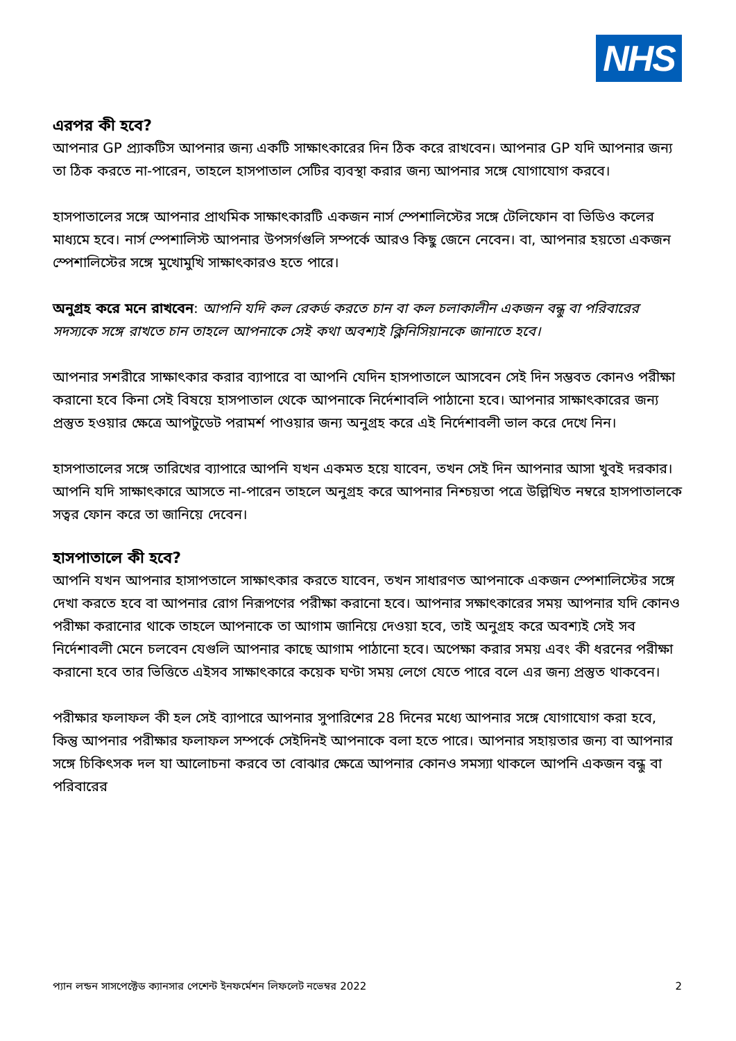NHS
এরপর কী হবে?
আপনার GP প্র্যাকটিস আপনার জন্য একটি সাক্ষাৎকারের দিন ঠিক করে রাখবেন। আপনার GP যদি আপনার জন্য তা ঠিক করতে না-পারেন, তাহলে হাসপাতাল সেটির ব্যবস্থা করার জন্য আপনার সঙ্গে যোগাযোগ করবে।
হাসপাতালের সঙ্গে আপনার প্রাথমিক সাক্ষাৎকারটি একজন নার্স স্পেশালিস্টের সঙ্গে টেলিফোন বা ভিডিও কলের মাধ্যমে হবে। নার্স স্পেশালিস্ট আপনার উপসর্গগুলি সম্পর্কে আরও কিছু জেনে নেবেন। বা, আপনার হয়তো একজন স্পেশালিস্টের সঙ্গে মুখোমুখি সাক্ষাৎকারও হতে পারে।
অনুগ্রহ করে মনে রাখবেন: আপনি যদি কল রেকর্ড করতে চান বা কল চলাকালীন একজন বন্ধু বা পরিবারের সদস্যকে সঙ্গে রাখতে চান তাহলে আপনাকে সেই কথা অবশ্যই ক্লিনিসিয়ানকে জানাতে হবে।
আপনার সশরীরে সাক্ষাৎকার করার ব্যাপারে বা আপনি যেদিন হাসপাতালে আসবেন সেই দিন সম্ভবত কোনও পরীক্ষা করানো হবে কিনা সেই বিষয়ে হাসপাতাল থেকে আপনাকে নির্দেশাবলি পাঠানো হবে। আপনার সাক্ষাৎকারের জন্য প্রস্তুত হওয়ার ক্ষেত্রে আপটুডেট পরামর্শ পাওয়ার জন্য অনুগ্রহ করে এই নির্দেশাবলী ভাল করে দেখে নিন।
হাসপাতালের সঙ্গে তারিখের ব্যাপারে আপনি যখন একমত হয়ে যাবেন, তখন সেই দিন আপনার আসা খুবই দরকার। আপনি যদি সাক্ষাৎকারে আসতে না-পারেন তাহলে অনুগ্রহ করে আপনার নিশ্চয়তা পত্রে উল্লিখিত নম্বরে হাসপাতালকে সত্বর ফোন করে তা জানিয়ে দেবেন।
হাসপাতালে কী হবে?
আপনি যখন আপনার হাসাপতালে সাক্ষাৎকার করতে যাবেন, তখন সাধারণত আপনাকে একজন স্পেশালিস্টের সঙ্গে দেখা করতে হবে বা আপনার রোগ নিরূপণের পরীক্ষা করানো হবে। আপনার সক্ষাৎকারের সময় আপনার যদি কোনও পরীক্ষা করানোর থাকে তাহলে আপনাকে তা আগাম জানিয়ে দেওয়া হবে, তাই অনুগ্রহ করে অবশ্যই সেই সব নির্দেশাবলী মেনে চলবেন যেগুলি আপনার কাছে আগাম পাঠানো হবে। অপেক্ষা করার সময় এবং কী ধরনের পরীক্ষা করানো হবে তার ভিত্তিতে এইসব সাক্ষাৎকারে কয়েক ঘণ্টা সময় লেগে যেতে পারে বলে এর জন্য প্রস্তুত থাকবেন।
পরীক্ষার ফলাফল কী হল সেই ব্যাপারে আপনার সুপারিশের 28 দিনের মধ্যে আপনার সঙ্গে যোগাযোগ করা হবে, কিন্তু আপনার পরীক্ষার ফলাফল সম্পর্কে সেইদিনই আপনাকে বলা হতে পারে। আপনার সহায়তার জন্য বা আপনার সঙ্গে চিকিৎসক দল যা আলোচনা করবে তা বোঝার ক্ষেত্রে আপনার কোনও সমস্যা থাকলে আপনি একজন বন্ধু বা পরিবারের
প্যান লন্ডন সাসপেক্টেড ক্যানসার পেশেন্ট ইনফর্মেশন লিফলেট নভেম্বর 2022 2